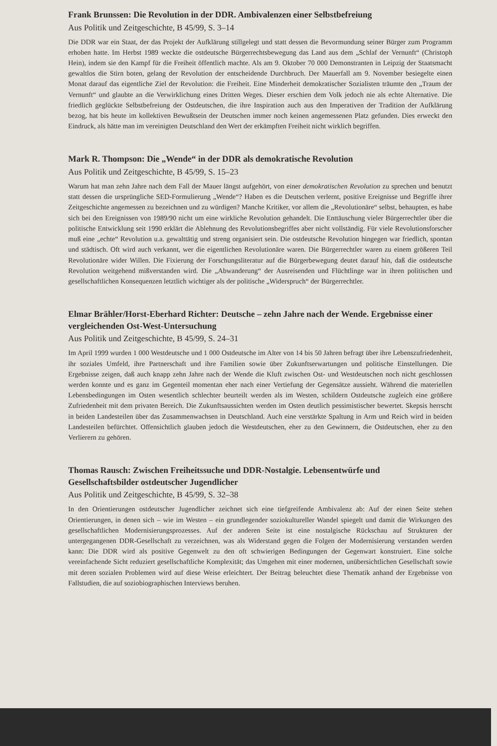Frank Brunssen: Die Revolution in der DDR. Ambivalenzen einer Selbstbefreiung
Aus Politik und Zeitgeschichte, B 45/99, S. 3–14
Die DDR war ein Staat, der das Projekt der Aufklärung stillgelegt und statt dessen die Bevormundung seiner Bürger zum Programm erhoben hatte. Im Herbst 1989 weckte die ostdeutsche Bürgerrechtsbewegung das Land aus dem „Schlaf der Vernunft“ (Christoph Hein), indem sie den Kampf für die Freiheit öffentlich machte. Als am 9. Oktober 70 000 Demonstranten in Leipzig der Staatsmacht gewaltlos die Stirn boten, gelang der Revolution der entscheidende Durchbruch. Der Mauerfall am 9. November besiegelte einen Monat darauf das eigentliche Ziel der Revolution: die Freiheit. Eine Minderheit demokratischer Sozialisten träumte den „Traum der Vernunft“ und glaubte an die Verwirklichung eines Dritten Weges. Dieser erschien dem Volk jedoch nie als echte Alternative. Die friedlich geglückte Selbstbefreiung der Ostdeutschen, die ihre Inspiration auch aus den Imperativen der Tradition der Aufklärung bezog, hat bis heute im kollektiven Bewußtsein der Deutschen immer noch keinen angemessenen Platz gefunden. Dies erweckt den Eindruck, als hätte man im vereinigten Deutschland den Wert der erkämpften Freiheit nicht wirklich begriffen.
Mark R. Thompson: Die „Wende“ in der DDR als demokratische Revolution
Aus Politik und Zeitgeschichte, B 45/99, S. 15–23
Warum hat man zehn Jahre nach dem Fall der Mauer längst aufgehört, von einer demokratischen Revolution zu sprechen und benutzt statt dessen die ursprüngliche SED-Formulierung „Wende“? Haben es die Deutschen verlernt, positive Ereignisse und Begriffe ihrer Zeitgeschichte angemessen zu bezeichnen und zu würdigen? Manche Kritiker, vor allem die „Revolutionäre“ selbst, behaupten, es habe sich bei den Ereignissen von 1989/90 nicht um eine wirkliche Revolution gehandelt. Die Enttäuschung vieler Bürgerrechtler über die politische Entwicklung seit 1990 erklärt die Ablehnung des Revolutionsbegriffes aber nicht vollständig. Für viele Revolutionsforscher muß eine „echte“ Revolution u.a. gewalttätig und streng organisiert sein. Die ostdeutsche Revolution hingegen war friedlich, spontan und städtisch. Oft wird auch verkannt, wer die eigentlichen Revolutionäre waren. Die Bürgerrechtler waren zu einem größeren Teil Revolutionäre wider Willen. Die Fixierung der Forschungsliteratur auf die Bürgerbewegung deutet darauf hin, daß die ostdeutsche Revolution weitgehend mißverstanden wird. Die „Abwanderung“ der Ausreisenden und Flüchtlinge war in ihren politischen und gesellschaftlichen Konsequenzen letztlich wichtiger als der politische „Widerspruch“ der Bürgerrechtler.
Elmar Brähler/Horst-Eberhard Richter: Deutsche – zehn Jahre nach der Wende. Ergebnisse einer vergleichenden Ost-West-Untersuchung
Aus Politik und Zeitgeschichte, B 45/99, S. 24–31
Im April 1999 wurden 1 000 Westdeutsche und 1 000 Ostdeutsche im Alter von 14 bis 50 Jahren befragt über ihre Lebenszufriedenheit, ihr soziales Umfeld, ihre Partnerschaft und ihre Familien sowie über Zukunftserwartungen und politische Einstellungen. Die Ergebnisse zeigen, daß auch knapp zehn Jahre nach der Wende die Kluft zwischen Ost- und Westdeutschen noch nicht geschlossen werden konnte und es ganz im Gegenteil momentan eher nach einer Vertiefung der Gegensätze aussieht. Während die materiellen Lebensbedingungen im Osten wesentlich schlechter beurteilt werden als im Westen, schildern Ostdeutsche zugleich eine größere Zufriedenheit mit dem privaten Bereich. Die Zukunftsaussichten werden im Osten deutlich pessimistischer bewertet. Skepsis herrscht in beiden Landesteilen über das Zusammenwachsen in Deutschland. Auch eine verstärkte Spaltung in Arm und Reich wird in beiden Landesteilen befürchtet. Offensichtlich glauben jedoch die Westdeutschen, eher zu den Gewinnern, die Ostdeutschen, eher zu den Verlierern zu gehören.
Thomas Rausch: Zwischen Freiheitssuche und DDR-Nostalgie. Lebensentwürfe und Gesellschaftsbilder ostdeutscher Jugendlicher
Aus Politik und Zeitgeschichte, B 45/99, S. 32–38
In den Orientierungen ostdeutscher Jugendlicher zeichnet sich eine tiefgreifende Ambivalenz ab: Auf der einen Seite stehen Orientierungen, in denen sich – wie im Westen – ein grundlegender soziokultureller Wandel spiegelt und damit die Wirkungen des gesellschaftlichen Modernisierungsprozesses. Auf der anderen Seite ist eine nostalgische Rückschau auf Strukturen der untergegangenen DDR-Gesellschaft zu verzeichnen, was als Widerstand gegen die Folgen der Modernisierung verstanden werden kann: Die DDR wird als positive Gegenwelt zu den oft schwierigen Bedingungen der Gegenwart konstruiert. Eine solche vereinfachende Sicht reduziert gesellschaftliche Komplexität; das Umgehen mit einer modernen, unübersichtlichen Gesellschaft sowie mit deren sozialen Problemen wird auf diese Weise erleichtert. Der Beitrag beleuchtet diese Thematik anhand der Ergebnisse von Fallstudien, die auf soziobiographischen Interviews beruhen.